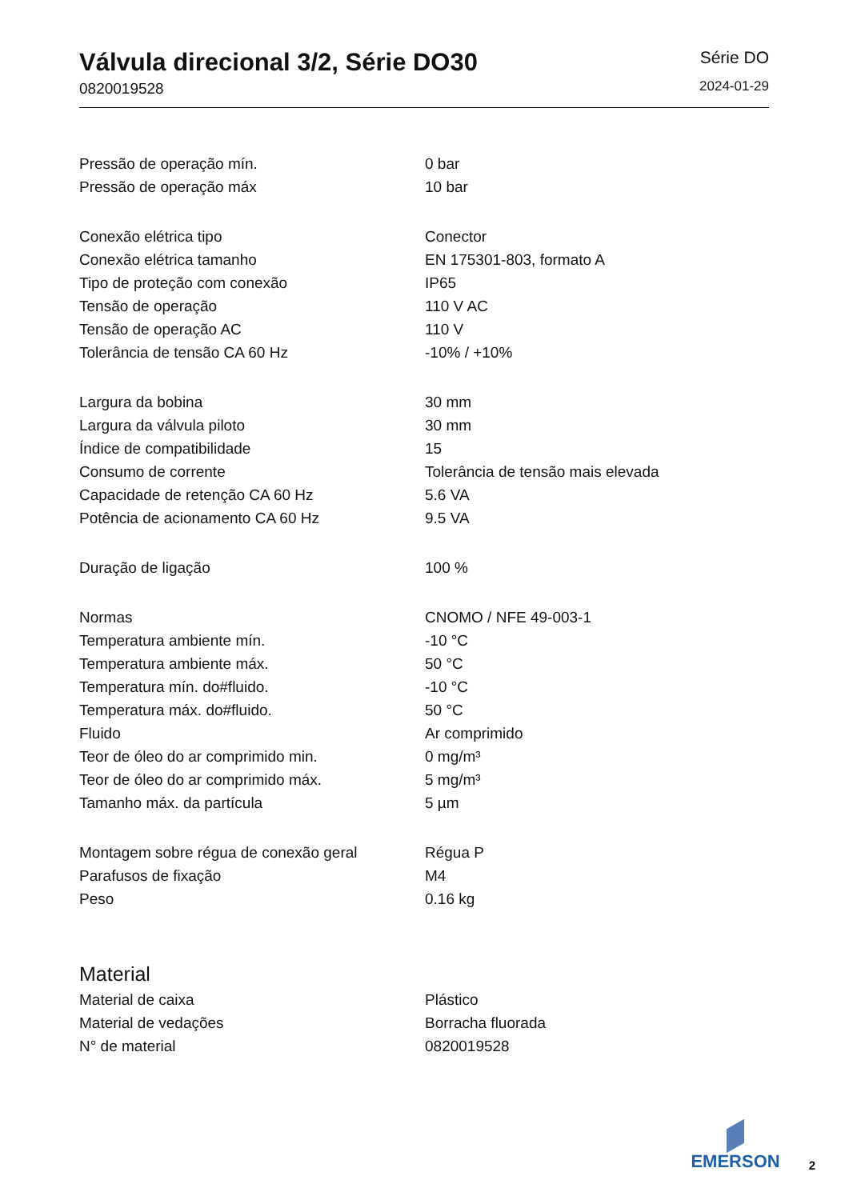Válvula direcional 3/2, Série DO30
0820019528
Série DO
2024-01-29
| Pressão de operação mín. | 0 bar |
| Pressão de operação máx | 10 bar |
| Conexão elétrica tipo | Conector |
| Conexão elétrica tamanho | EN 175301-803, formato A |
| Tipo de proteção com conexão | IP65 |
| Tensão de operação | 110 V AC |
| Tensão de operação AC | 110 V |
| Tolerância de tensão CA 60 Hz | -10% / +10% |
| Largura da bobina | 30 mm |
| Largura da válvula piloto | 30 mm |
| Índice de compatibilidade | 15 |
| Consumo de corrente | Tolerância de tensão mais elevada |
| Capacidade de retenção CA 60 Hz | 5.6 VA |
| Potência de acionamento CA 60 Hz | 9.5 VA |
| Duração de ligação | 100 % |
| Normas | CNOMO / NFE 49-003-1 |
| Temperatura ambiente mín. | -10 °C |
| Temperatura ambiente máx. | 50 °C |
| Temperatura mín. do#fluido. | -10 °C |
| Temperatura máx. do#fluido. | 50 °C |
| Fluido | Ar comprimido |
| Teor de óleo do ar comprimido min. | 0 mg/m³ |
| Teor de óleo do ar comprimido máx. | 5 mg/m³ |
| Tamanho máx. da partícula | 5 µm |
| Montagem sobre régua de conexão geral | Régua P |
| Parafusos de fixação | M4 |
| Peso | 0.16 kg |
Material
| Material de caixa | Plástico |
| Material de vedações | Borracha fluorada |
| N° de material | 0820019528 |
EMERSON
2